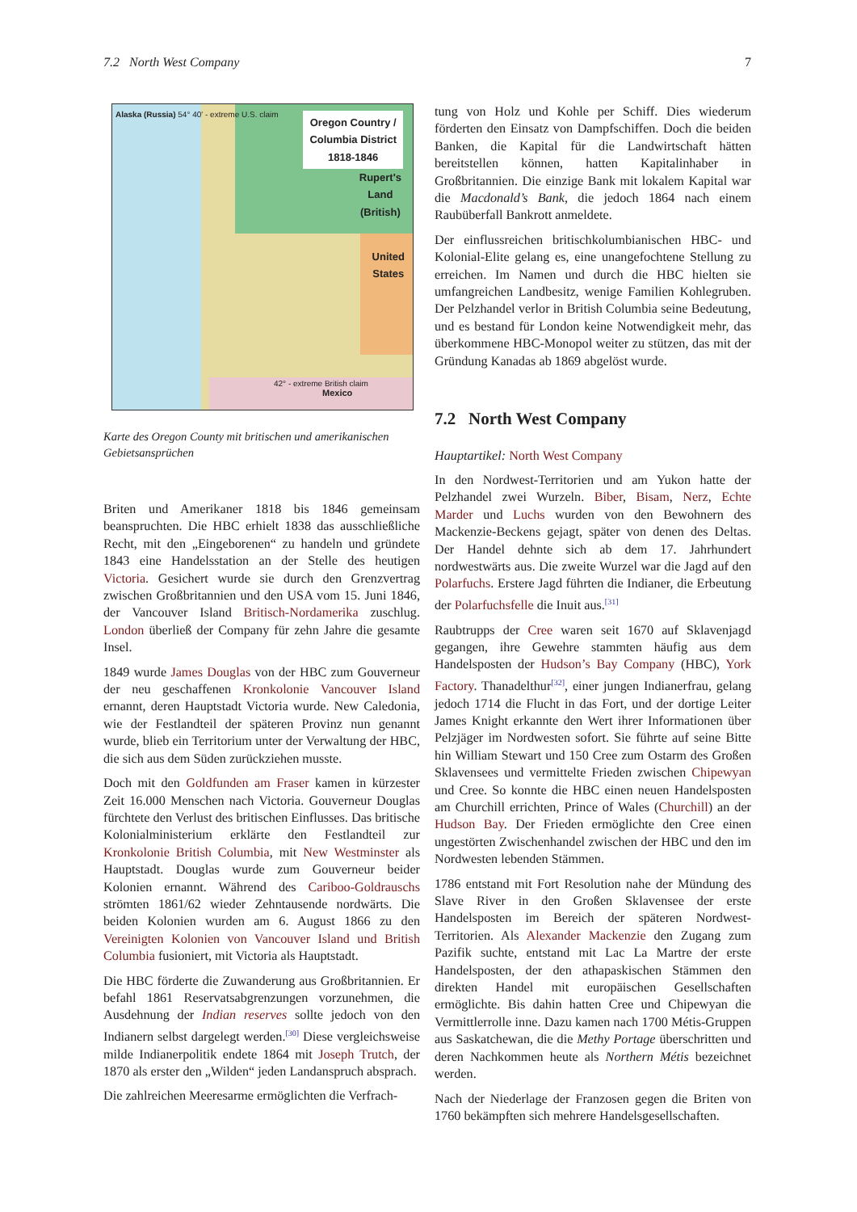7.2 North West Company 7
Alaska (Russia) 54° 40' - extreme U.S. claim
Oregon Country /
Columbia District
1818-1846
Rupert's
Land
(British)
United
States
42° - extreme British claim
Mexico
Karte des Oregon County mit britischen und amerikanischen Gebietsansprüchen
Briten und Amerikaner 1818 bis 1846 gemeinsam beanspruchten. Die HBC erhielt 1838 das ausschließliche Recht, mit den „Eingeborenen“ zu handeln und gründete 1843 eine Handelsstation an der Stelle des heutigen Victoria. Gesichert wurde sie durch den Grenzvertrag zwischen Großbritannien und den USA vom 15. Juni 1846, der Vancouver Island Britisch-Nordamerika zuschlug. London überließ der Company für zehn Jahre die gesamte Insel.
1849 wurde James Douglas von der HBC zum Gouverneur der neu geschaffenen Kronkolonie Vancouver Island ernannt, deren Hauptstadt Victoria wurde. New Caledonia, wie der Festlandteil der späteren Provinz nun genannt wurde, blieb ein Territorium unter der Verwaltung der HBC, die sich aus dem Süden zurückziehen musste.
Doch mit den Goldfunden am Fraser kamen in kürzester Zeit 16.000 Menschen nach Victoria. Gouverneur Douglas fürchtete den Verlust des britischen Einflusses. Das britische Kolonialministerium erklärte den Festlandteil zur Kronkolonie British Columbia, mit New Westminster als Hauptstadt. Douglas wurde zum Gouverneur beider Kolonien ernannt. Während des Cariboo-Goldrauschs strömten 1861/62 wieder Zehntausende nordwärts. Die beiden Kolonien wurden am 6. August 1866 zu den Vereinigten Kolonien von Vancouver Island und British Columbia fusioniert, mit Victoria als Hauptstadt.
Die HBC förderte die Zuwanderung aus Großbritannien. Er befahl 1861 Reservatsabgrenzungen vorzunehmen, die Ausdehnung der Indian reserves sollte jedoch von den Indianern selbst dargelegt werden.<sup>[30]</sup> Diese vergleichsweise milde Indianerpolitik endete 1864 mit Joseph Trutch, der 1870 als erster den „Wilden“ jeden Landanspruch absprach.
Die zahlreichen Meeresarme ermöglichten die Verfrach-
tung von Holz und Kohle per Schiff. Dies wiederum förderten den Einsatz von Dampfschiffen. Doch die beiden Banken, die Kapital für die Landwirtschaft hätten bereitstellen können, hatten Kapitalinhaber in Großbritannien. Die einzige Bank mit lokalem Kapital war die Macdonald’s Bank, die jedoch 1864 nach einem Raubüberfall Bankrott anmeldete.
Der einflussreichen britischkolumbianischen HBC- und Kolonial-Elite gelang es, eine unangefochtene Stellung zu erreichen. Im Namen und durch die HBC hielten sie umfangreichen Landbesitz, wenige Familien Kohlegruben. Der Pelzhandel verlor in British Columbia seine Bedeutung, und es bestand für London keine Notwendigkeit mehr, das überkommene HBC-Monopol weiter zu stützen, das mit der Gründung Kanadas ab 1869 abgelöst wurde.
7.2 North West Company
Hauptartikel: North West Company
In den Nordwest-Territorien und am Yukon hatte der Pelzhandel zwei Wurzeln. Biber, Bisam, Nerz, Echte Marder und Luchs wurden von den Bewohnern des Mackenzie-Beckens gejagt, später von denen des Deltas. Der Handel dehnte sich ab dem 17. Jahrhundert nordwestwärts aus. Die zweite Wurzel war die Jagd auf den Polarfuchs. Erstere Jagd führten die Indianer, die Erbeutung der Polarfuchsfelle die Inuit aus.<sup>[31]</sup>
Raubtrupps der Cree waren seit 1670 auf Sklavenjagd gegangen, ihre Gewehre stammten häufig aus dem Handelsposten der Hudson’s Bay Company (HBC), York Factory. Thanadelthur<sup>[32]</sup>, einer jungen Indianerfrau, gelang jedoch 1714 die Flucht in das Fort, und der dortige Leiter James Knight erkannte den Wert ihrer Informationen über Pelzjäger im Nordwesten sofort. Sie führte auf seine Bitte hin William Stewart und 150 Cree zum Ostarm des Großen Sklavensees und vermittelte Frieden zwischen Chipewyan und Cree. So konnte die HBC einen neuen Handelsposten am Churchill errichten, Prince of Wales (Churchill) an der Hudson Bay. Der Frieden ermöglichte den Cree einen ungestörten Zwischenhandel zwischen der HBC und den im Nordwesten lebenden Stämmen.
1786 entstand mit Fort Resolution nahe der Mündung des Slave River in den Großen Sklavensee der erste Handelsposten im Bereich der späteren Nordwest-Territorien. Als Alexander Mackenzie den Zugang zum Pazifik suchte, entstand mit Lac La Martre der erste Handelsposten, der den athapaskischen Stämmen den direkten Handel mit europäischen Gesellschaften ermöglichte. Bis dahin hatten Cree und Chipewyan die Vermittlerrolle inne. Dazu kamen nach 1700 Métis-Gruppen aus Saskatchewan, die die Methy Portage überschritten und deren Nachkommen heute als Northern Métis bezeichnet werden.
Nach der Niederlage der Franzosen gegen die Briten von 1760 bekämpften sich mehrere Handelsgesellschaften.